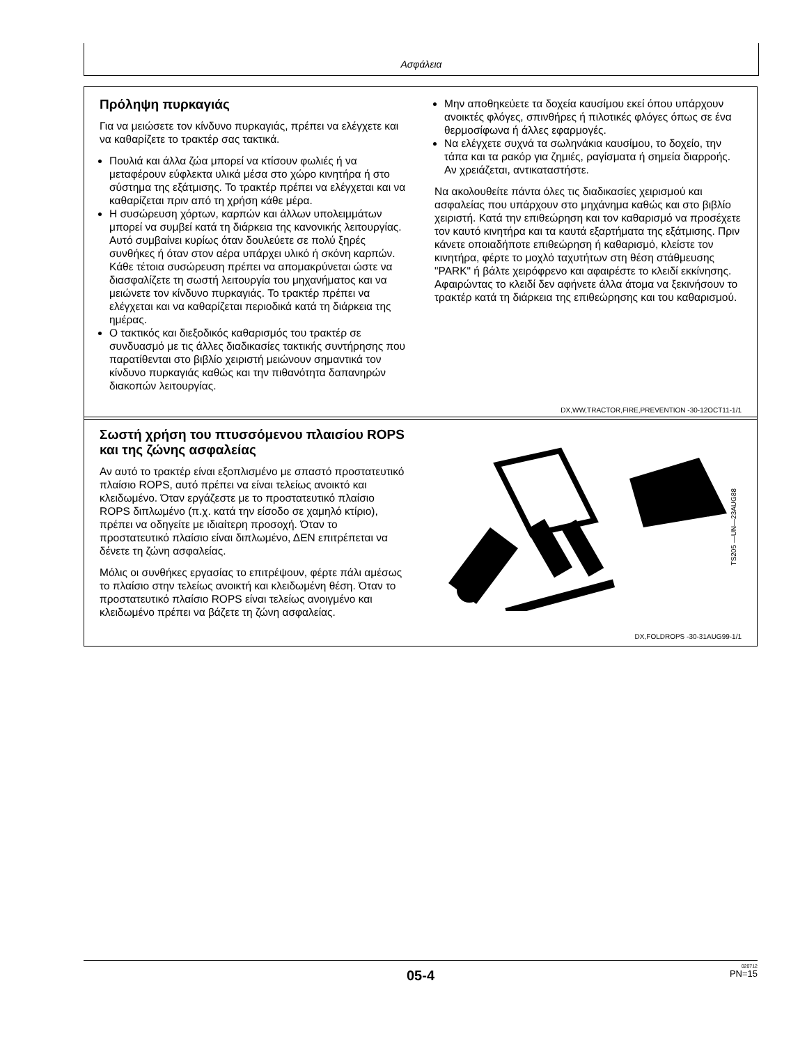Ασφάλεια
Πρόληψη πυρκαγιάς
Για να μειώσετε τον κίνδυνο πυρκαγιάς, πρέπει να ελέγχετε και να καθαρίζετε το τρακτέρ σας τακτικά.
Πουλιά και άλλα ζώα μπορεί να κτίσουν φωλιές ή να μεταφέρουν εύφλεκτα υλικά μέσα στο χώρο κινητήρα ή στο σύστημα της εξάτμισης. Το τρακτέρ πρέπει να ελέγχεται και να καθαρίζεται πριν από τη χρήση κάθε μέρα.
Η συσώρευση χόρτων, καρπών και άλλων υπολειμμάτων μπορεί να συμβεί κατά τη διάρκεια της κανονικής λειτουργίας. Αυτό συμβαίνει κυρίως όταν δουλεύετε σε πολύ ξηρές συνθήκες ή όταν στον αέρα υπάρχει υλικό ή σκόνη καρπών. Κάθε τέτοια συσώρευση πρέπει να απομακρύνεται ώστε να διασφαλίζετε τη σωστή λειτουργία του μηχανήματος και να μειώνετε τον κίνδυνο πυρκαγιάς. Το τρακτέρ πρέπει να ελέγχεται και να καθαρίζεται περιοδικά κατά τη διάρκεια της ημέρας.
Ο τακτικός και διεξοδικός καθαρισμός του τρακτέρ σε συνδυασμό με τις άλλες διαδικασίες τακτικής συντήρησης που παρατίθενται στο βιβλίο χειριστή μειώνουν σημαντικά τον κίνδυνο πυρκαγιάς καθώς και την πιθανότητα δαπανηρών διακοπών λειτουργίας.
Μην αποθηκεύετε τα δοχεία καυσίμου εκεί όπου υπάρχουν ανοικτές φλόγες, σπινθήρες ή πιλοτικές φλόγες όπως σε ένα θερμοσίφωνα ή άλλες εφαρμογές.
Να ελέγχετε συχνά τα σωληνάκια καυσίμου, το δοχείο, την τάπα και τα ρακόρ για ζημιές, ραγίσματα ή σημεία διαρροής. Αν χρειάζεται, αντικαταστήστε.
Να ακολουθείτε πάντα όλες τις διαδικασίες χειρισμού και ασφαλείας που υπάρχουν στο μηχάνημα καθώς και στο βιβλίο χειριστή. Κατά την επιθεώρηση και τον καθαρισμό να προσέχετε τον καυτό κινητήρα και τα καυτά εξαρτήματα της εξάτμισης. Πριν κάνετε οποιαδήποτε επιθεώρηση ή καθαρισμό, κλείστε τον κινητήρα, φέρτε το μοχλό ταχυτήτων στη θέση στάθμευσης "PARK" ή βάλτε χειρόφρενο και αφαιρέστε το κλειδί εκκίνησης. Αφαιρώντας το κλειδί δεν αφήνετε άλλα άτομα να ξεκινήσουν το τρακτέρ κατά τη διάρκεια της επιθεώρησης και του καθαρισμού.
DX,WW,TRACTOR,FIRE,PREVENTION -30-12OCT11-1/1
Σωστή χρήση του πτυσσόμενου πλαισίου ROPS και της ζώνης ασφαλείας
Αν αυτό το τρακτέρ είναι εξοπλισμένο με σπαστό προστατευτικό πλαίσιο ROPS, αυτό πρέπει να είναι τελείως ανοικτό και κλειδωμένο. Όταν εργάζεστε με το προστατευτικό πλαίσιο ROPS διπλωμένο (π.χ. κατά την είσοδο σε χαμηλό κτίριο), πρέπει να οδηγείτε με ιδιαίτερη προσοχή. Όταν το προστατευτικό πλαίσιο είναι διπλωμένο, ΔΕΝ επιτρέπεται να δένετε τη ζώνη ασφαλείας.
Μόλις οι συνθήκες εργασίας το επιτρέψουν, φέρτε πάλι αμέσως το πλαίσιο στην τελείως ανοικτή και κλειδωμένη θέση. Όταν το προστατευτικό πλαίσιο ROPS είναι τελείως ανοιγμένο και κλειδωμένο πρέπει να βάζετε τη ζώνη ασφαλείας.
TS205 —UN—23AUG88
DX,FOLDROPS -30-31AUG99-1/1
05-4
020712
PN=15